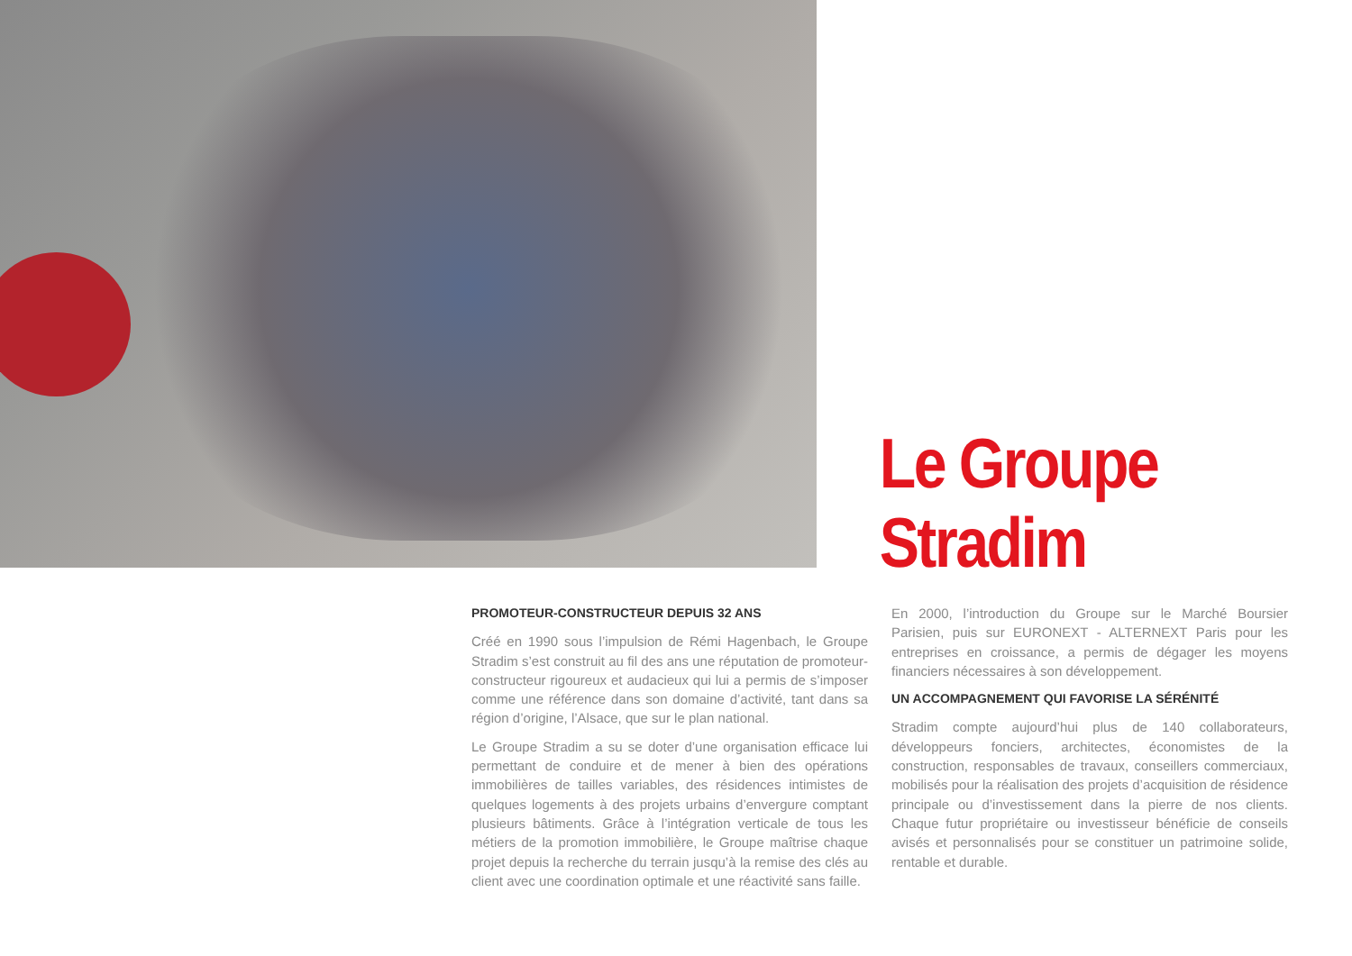Le Groupe
Stradim
PROMOTEUR-CONSTRUCTEUR DEPUIS 32 ANS
Créé en 1990 sous l’impulsion de Rémi Hagenbach, le Groupe Stradim s’est construit au fil des ans une réputation de promoteur-constructeur rigoureux et audacieux qui lui a permis de s’imposer comme une référence dans son domaine d’activité, tant dans sa région d’origine, l’Alsace, que sur le plan national.
Le Groupe Stradim a su se doter d’une organisation efficace lui permettant de conduire et de mener à bien des opérations immobilières de tailles variables, des résidences intimistes de quelques logements à des projets urbains d’envergure comptant plusieurs bâtiments. Grâce à l’intégration verticale de tous les métiers de la promotion immobilière, le Groupe maîtrise chaque projet depuis la recherche du terrain jusqu’à la remise des clés au client avec une coordination optimale et une réactivité sans faille.
En 2000, l’introduction du Groupe sur le Marché Boursier Parisien, puis sur EURONEXT - ALTERNEXT Paris pour les entreprises en croissance, a permis de dégager les moyens financiers nécessaires à son développement.
UN ACCOMPAGNEMENT QUI FAVORISE LA SÉRÉNITÉ
Stradim compte aujourd’hui plus de 140 collaborateurs, développeurs fonciers, architectes, économistes de la construction, responsables de travaux, conseillers commerciaux, mobilisés pour la réalisation des projets d’acquisition de résidence principale ou d’investissement dans la pierre de nos clients. Chaque futur propriétaire ou investisseur bénéficie de conseils avisés et personnalisés pour se constituer un patrimoine solide, rentable et durable.